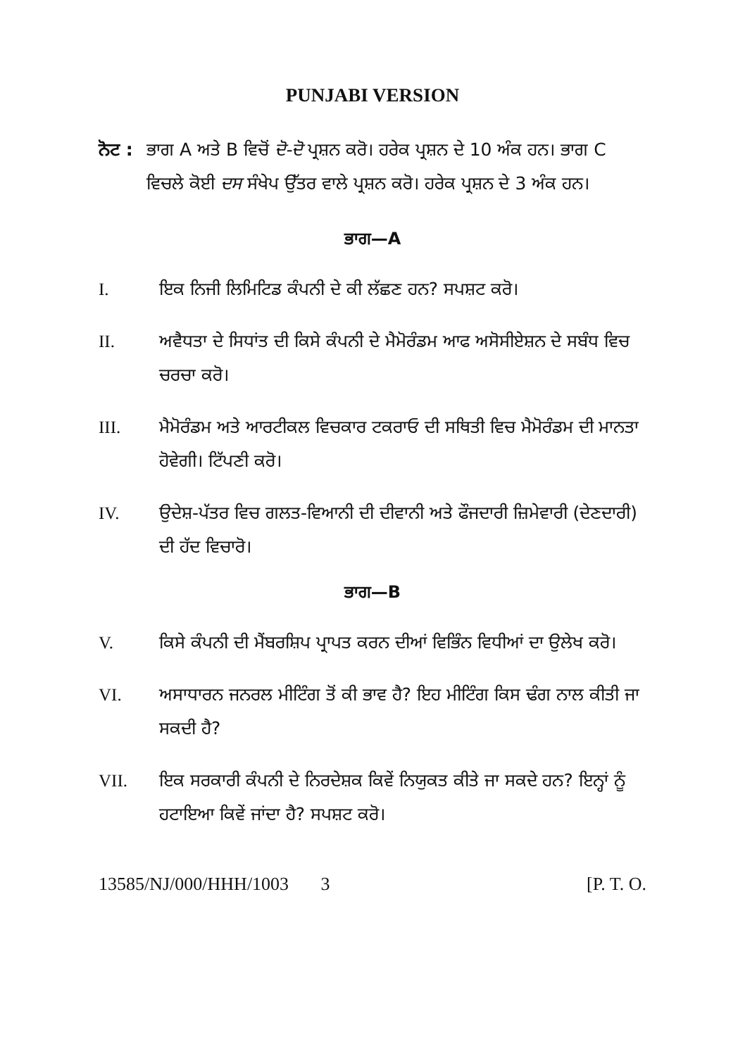PUNJABI VERSION
ਨੋਟ :
ਭਾਗ A ਅਤੇ B ਵਿਚੋਂ ਦੋ-ਦੋ ਪ੍ਰਸ਼ਨ ਕਰੋ। ਹਰੇਕ ਪ੍ਰਸ਼ਨ ਦੇ 10 ਅੰਕ ਹਨ। ਭਾਗ C ਵਿਚਲੇ ਕੋਈ ਦਸ ਸੰਖੇਪ ਉੱਤਰ ਵਾਲੇ ਪ੍ਰਸ਼ਨ ਕਰੋ। ਹਰੇਕ ਪ੍ਰਸ਼ਨ ਦੇ 3 ਅੰਕ ਹਨ।
ਭਾਗ—A
I. ਇਕ ਨਿਜੀ ਲਿਮਿਟਿਡ ਕੰਪਨੀ ਦੇ ਕੀ ਲੱਛਣ ਹਨ? ਸਪਸ਼ਟ ਕਰੋ।
II. ਅਵੈਧਤਾ ਦੇ ਸਿਧਾਂਤ ਦੀ ਕਿਸੇ ਕੰਪਨੀ ਦੇ ਮੈਮੋਰੰਡਮ ਆਫ ਅਸੋਸੀਏਸ਼ਨ ਦੇ ਸਬੰਧ ਵਿਚ ਚਰਚਾ ਕਰੋ।
III. ਮੈਮੋਰੰਡਮ ਅਤੇ ਆਰਟੀਕਲ ਵਿਚਕਾਰ ਟਕਰਾਓ ਦੀ ਸਥਿਤੀ ਵਿਚ ਮੈਮੋਰੰਡਮ ਦੀ ਮਾਨਤਾ ਹੋਵੇਗੀ। ਟਿੱਪਣੀ ਕਰੋ।
IV. ਉਦੇਸ਼-ਪੱਤਰ ਵਿਚ ਗਲਤ-ਵਿਆਨੀ ਦੀ ਦੀਵਾਨੀ ਅਤੇ ਫੌਜਦਾਰੀ ਜ਼ਿਮੇਵਾਰੀ (ਦੇਣਦਾਰੀ) ਦੀ ਹੱਦ ਵਿਚਾਰੋ।
ਭਾਗ—B
V. ਕਿਸੇ ਕੰਪਨੀ ਦੀ ਮੈਂਬਰਸ਼ਿਪ ਪ੍ਰਾਪਤ ਕਰਨ ਦੀਆਂ ਵਿਭਿੰਨ ਵਿਧੀਆਂ ਦਾ ਉਲੇਖ ਕਰੋ।
VI. ਅਸਾਧਾਰਨ ਜਨਰਲ ਮੀਟਿੰਗ ਤੋਂ ਕੀ ਭਾਵ ਹੈ? ਇਹ ਮੀਟਿੰਗ ਕਿਸ ਢੰਗ ਨਾਲ ਕੀਤੀ ਜਾ ਸਕਦੀ ਹੈ?
VII. ਇਕ ਸਰਕਾਰੀ ਕੰਪਨੀ ਦੇ ਨਿਰਦੇਸ਼ਕ ਕਿਵੇਂ ਨਿਯੁਕਤ ਕੀਤੇ ਜਾ ਸਕਦੇ ਹਨ? ਇਨ੍ਹਾਂ ਨੂੰ ਹਟਾਇਆ ਕਿਵੇਂ ਜਾਂਦਾ ਹੈ? ਸਪਸ਼ਟ ਕਰੋ।
13585/NJ/000/HHH/1003 3 [P. T. O.